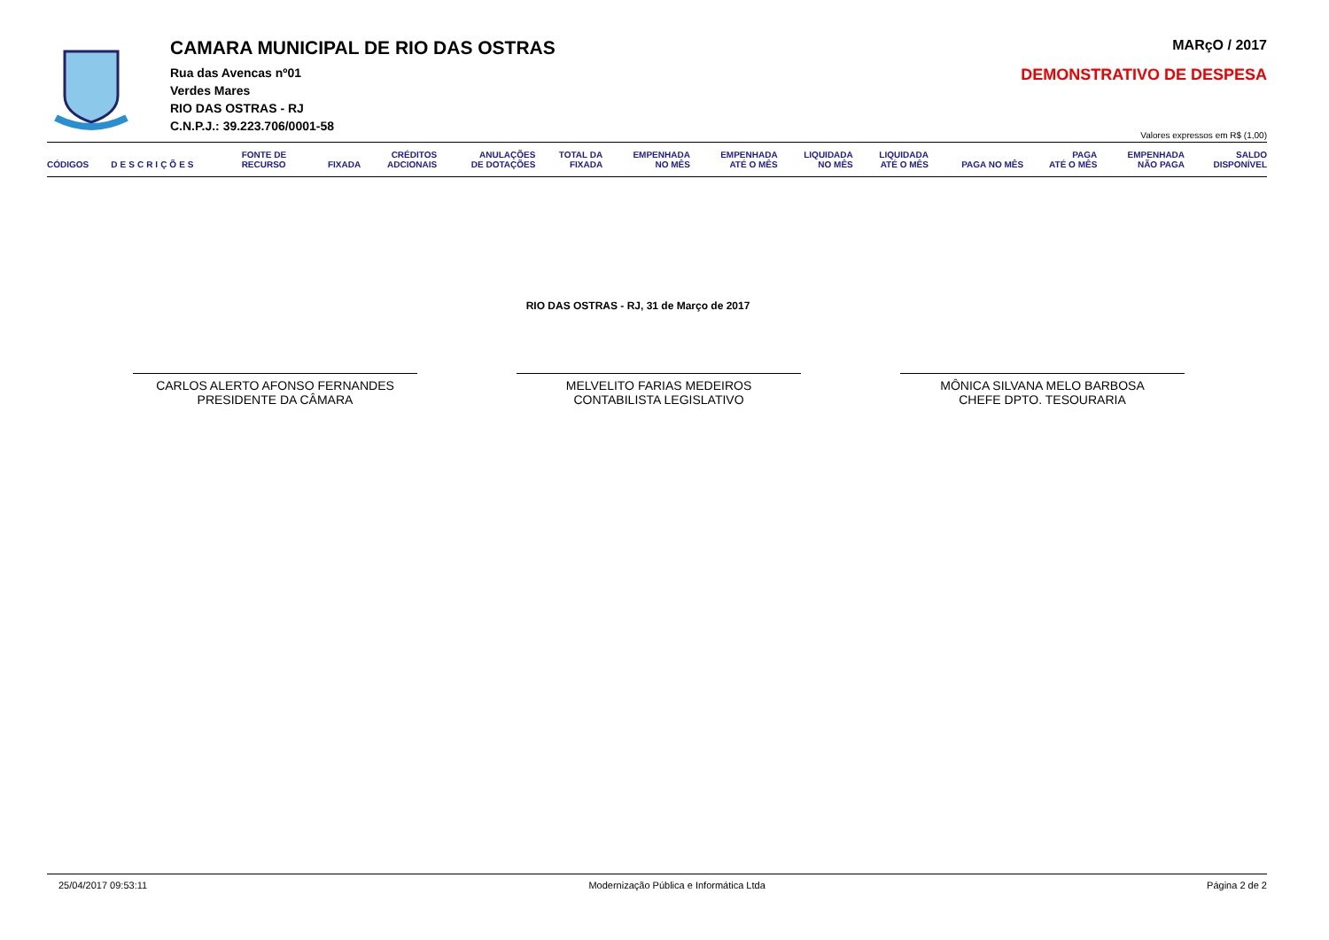CAMARA MUNICIPAL DE RIO DAS OSTRAS
Rua das Avencas nº01
Verdes Mares
RIO DAS OSTRAS - RJ
C.N.P.J.: 39.223.706/0001-58
MARçO / 2017
DEMONSTRATIVO DE DESPESA
Valores expressos em R$ (1,00)
| CÓDIGOS | DESCRIÇÕES | FONTE DE RECURSO | FIXADA | CRÉDITOS ADCIONAIS | ANULAÇÕES DE DOTAÇÕES | TOTAL DA FIXADA | EMPENHADA NO MÊS | EMPENHADA ATÉ O MÊS | LIQUIDADA NO MÊS | LIQUIDADA ATÉ O MÊS | PAGA NO MÊS | PAGA ATÉ O MÊS | EMPENHADA NÃO PAGA | SALDO DISPONÍVEL |
| --- | --- | --- | --- | --- | --- | --- | --- | --- | --- | --- | --- | --- | --- | --- |
RIO DAS OSTRAS - RJ, 31 de Março de 2017
CARLOS ALERTO AFONSO FERNANDES
PRESIDENTE DA CÂMARA
MELVELITO FARIAS MEDEIROS
CONTABILISTA LEGISLATIVO
MÔNICA SILVANA MELO BARBOSA
CHEFE DPTO. TESOURARIA
25/04/2017 09:53:11 Modernização Pública e Informática Ltda Página 2 de 2